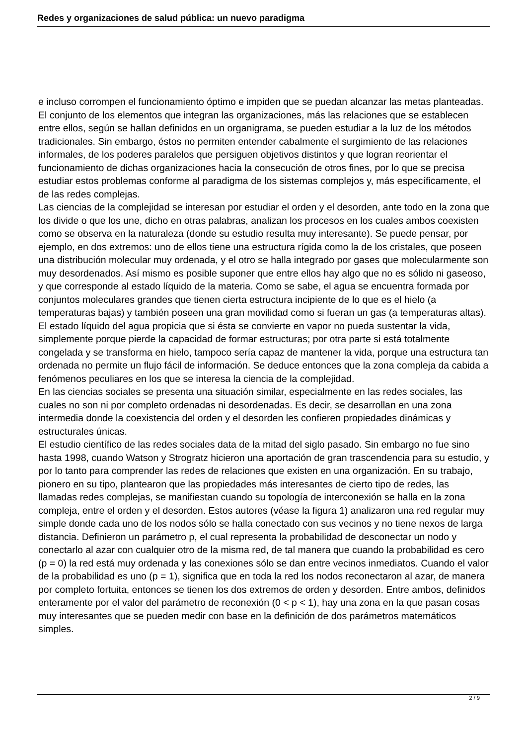Redes y organizaciones de salud pública: un nuevo paradigma
e incluso corrompen el funcionamiento óptimo e impiden que se puedan alcanzar las metas planteadas.
El conjunto de los elementos que integran las organizaciones, más las relaciones que se establecen entre ellos, según se hallan definidos en un organigrama, se pueden estudiar a la luz de los métodos tradicionales. Sin embargo, éstos no permiten entender cabalmente el surgimiento de las relaciones informales, de los poderes paralelos que persiguen objetivos distintos y que logran reorientar el funcionamiento de dichas organizaciones hacia la consecución de otros fines, por lo que se precisa estudiar estos problemas conforme al paradigma de los sistemas complejos y, más específicamente, el de las redes complejas.
Las ciencias de la complejidad se interesan por estudiar el orden y el desorden, ante todo en la zona que los divide o que los une, dicho en otras palabras, analizan los procesos en los cuales ambos coexisten como se observa en la naturaleza (donde su estudio resulta muy interesante). Se puede pensar, por ejemplo, en dos extremos: uno de ellos tiene una estructura rígida como la de los cristales, que poseen una distribución molecular muy ordenada, y el otro se halla integrado por gases que molecularmente son muy desordenados. Así mismo es posible suponer que entre ellos hay algo que no es sólido ni gaseoso, y que corresponde al estado líquido de la materia. Como se sabe, el agua se encuentra formada por conjuntos moleculares grandes que tienen cierta estructura incipiente de lo que es el hielo (a temperaturas bajas) y también poseen una gran movilidad como si fueran un gas (a temperaturas altas). El estado líquido del agua propicia que si ésta se convierte en vapor no pueda sustentar la vida, simplemente porque pierde la capacidad de formar estructuras; por otra parte si está totalmente congelada y se transforma en hielo, tampoco sería capaz de mantener la vida, porque una estructura tan ordenada no permite un flujo fácil de información. Se deduce entonces que la zona compleja da cabida a fenómenos peculiares en los que se interesa la ciencia de la complejidad.
En las ciencias sociales se presenta una situación similar, especialmente en las redes sociales, las cuales no son ni por completo ordenadas ni desordenadas. Es decir, se desarrollan en una zona intermedia donde la coexistencia del orden y el desorden les confieren propiedades dinámicas y estructurales únicas.
El estudio científico de las redes sociales data de la mitad del siglo pasado. Sin embargo no fue sino hasta 1998, cuando Watson y Strogratz hicieron una aportación de gran trascendencia para su estudio, y por lo tanto para comprender las redes de relaciones que existen en una organización. En su trabajo, pionero en su tipo, plantearon que las propiedades más interesantes de cierto tipo de redes, las llamadas redes complejas, se manifiestan cuando su topología de interconexión se halla en la zona compleja, entre el orden y el desorden. Estos autores (véase la figura 1) analizaron una red regular muy simple donde cada uno de los nodos sólo se halla conectado con sus vecinos y no tiene nexos de larga distancia. Definieron un parámetro p, el cual representa la probabilidad de desconectar un nodo y conectarlo al azar con cualquier otro de la misma red, de tal manera que cuando la probabilidad es cero (p = 0) la red está muy ordenada y las conexiones sólo se dan entre vecinos inmediatos. Cuando el valor de la probabilidad es uno (p = 1), significa que en toda la red los nodos reconectaron al azar, de manera por completo fortuita, entonces se tienen los dos extremos de orden y desorden. Entre ambos, definidos enteramente por el valor del parámetro de reconexión (0 < p < 1), hay una zona en la que pasan cosas muy interesantes que se pueden medir con base en la definición de dos parámetros matemáticos simples.
2 / 9